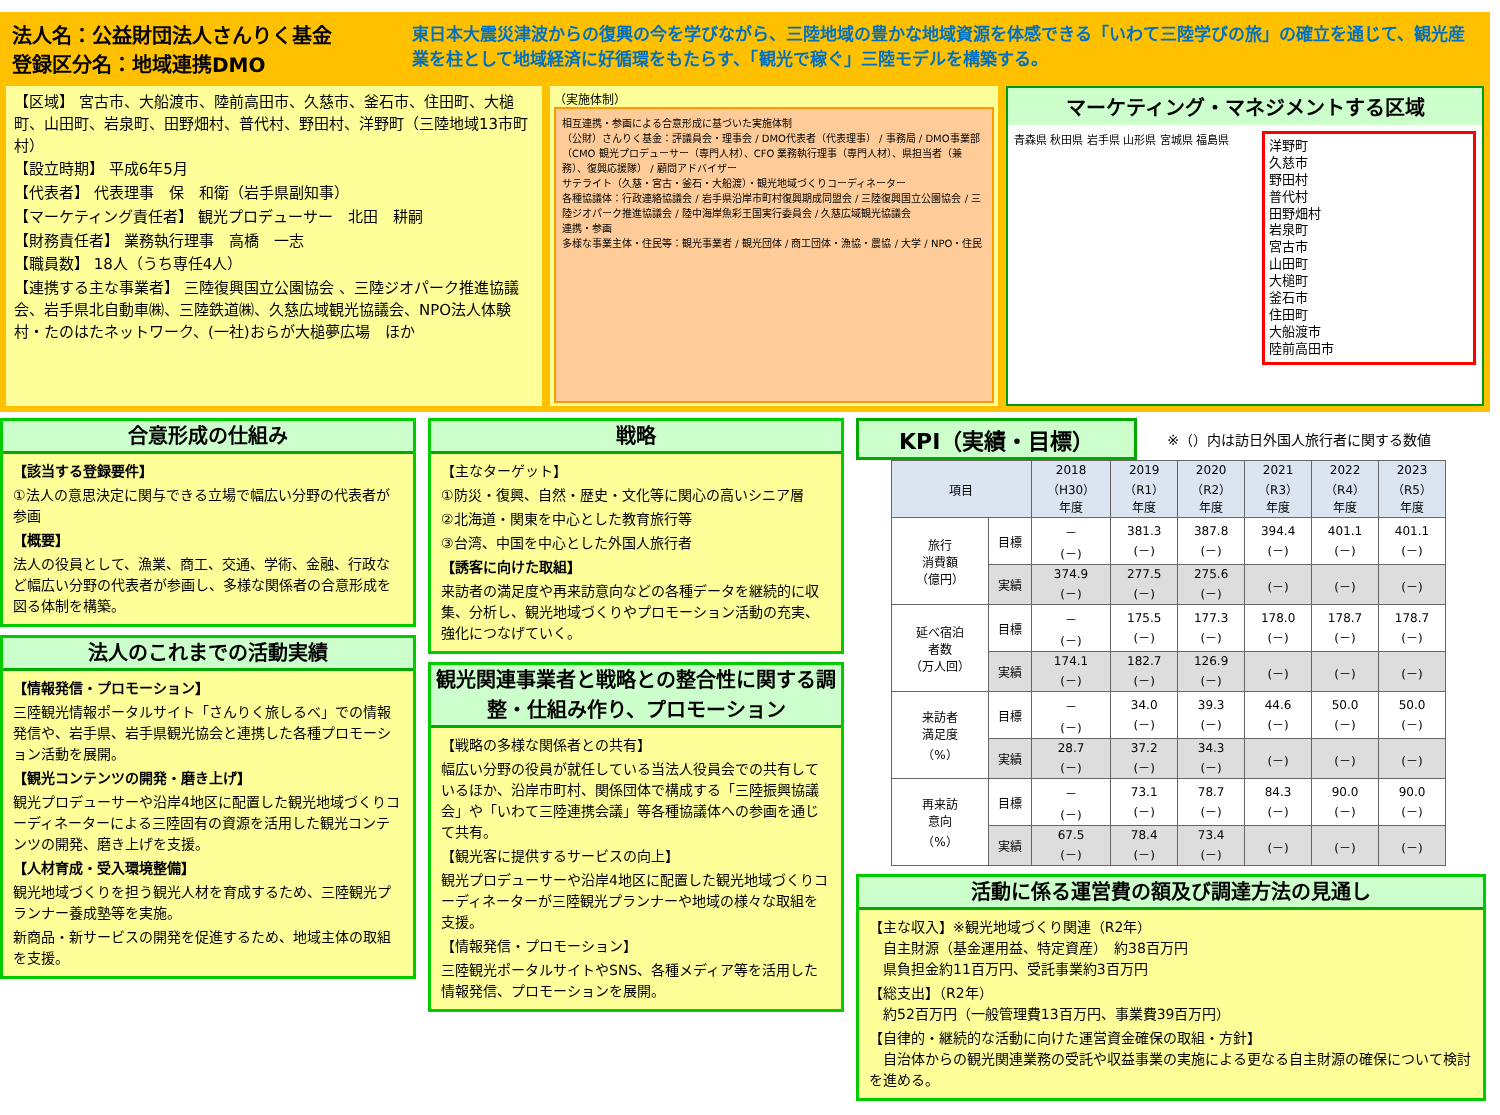法人名：公益財団法人さんりく基金
登録区分名：地域連携DMO
東日本大震災津波からの復興の今を学びながら、三陸地域の豊かな地域資源を体感できる「いわて三陸学びの旅」の確立を通じて、観光産業を柱として地域経済に好循環をもたらす、「観光で稼ぐ」三陸モデルを構築する。
【区域】 宮古市、大船渡市、陸前高田市、久慈市、釜石市、住田町、大槌町、山田町、岩泉町、田野畑村、普代村、野田村、洋野町（三陸地域13市町村）
【設立時期】 平成6年5月
【代表者】 代表理事　保　和衛（岩手県副知事）
【マーケティング責任者】 観光プロデューサー　北田　耕嗣
【財務責任者】 業務執行理事　高橋　一志
【職員数】 18人（うち専任4人）
【連携する主な事業者】 三陸復興国立公園協会 、三陸ジオパーク推進協議会、岩手県北自動車㈱、三陸鉄道㈱、久慈広域観光協議会、NPO法人体験村・たのはたネットワーク、(一社)おらが大槌夢広場　ほか
（実施体制）
相互連携・参画による合意形成に基づいた実施体制
（公財）さんりく基金：評議員会・理事会 / DMO代表者（代表理事） / 事務局 / DMO事業部（CMO 観光プロデューサー（専門人材）、CFO 業務執行理事（専門人材）、県担当者（兼務）、復興応援隊） / 顧問アドバイザー
サテライト（久慈・宮古・釜石・大船渡）・観光地域づくりコーディネーター
各種協議体：行政連絡協議会 / 岩手県沿岸市町村復興期成同盟会 / 三陸復興国立公園協会 / 三陸ジオパーク推進協議会 / 陸中海岸魚彩王国実行委員会 / 久慈広域観光協議会
連携・参画
多様な事業主体・住民等：観光事業者 / 観光団体 / 商工団体・漁協・農協 / 大学 / NPO・住民
マーケティング・マネジメントする区域
青森県 秋田県 岩手県 山形県 宮城県 福島県
洋野町
久慈市
野田村
普代村
田野畑村
岩泉町
宮古市
山田町
大槌町
釜石市
住田町
大船渡市
陸前高田市
合意形成の仕組み
【該当する登録要件】
①法人の意思決定に関与できる立場で幅広い分野の代表者が参画
【概要】
法人の役員として、漁業、商工、交通、学術、金融、行政など幅広い分野の代表者が参画し、多様な関係者の合意形成を図る体制を構築。
法人のこれまでの活動実績
【情報発信・プロモーション】
三陸観光情報ポータルサイト「さんりく旅しるべ」での情報発信や、岩手県、岩手県観光協会と連携した各種プロモーション活動を展開。
【観光コンテンツの開発・磨き上げ】
観光プロデューサーや沿岸4地区に配置した観光地域づくりコーディネーターによる三陸固有の資源を活用した観光コンテンツの開発、磨き上げを支援。
【人材育成・受入環境整備】
観光地域づくりを担う観光人材を育成するため、三陸観光プランナー養成塾等を実施。
新商品・新サービスの開発を促進するため、地域主体の取組を支援。
戦略
【主なターゲット】
①防災・復興、自然・歴史・文化等に関心の高いシニア層
②北海道・関東を中心とした教育旅行等
③台湾、中国を中心とした外国人旅行者
【誘客に向けた取組】
来訪者の満足度や再来訪意向などの各種データを継続的に収集、分析し、観光地域づくりやプロモーション活動の充実、強化につなげていく。
観光関連事業者と戦略との整合性に関する調整・仕組み作り、プロモーション
【戦略の多様な関係者との共有】
幅広い分野の役員が就任している当法人役員会での共有しているほか、沿岸市町村、関係団体で構成する「三陸振興協議会」や「いわて三陸連携会議」等各種協議体への参画を通じて共有。
【観光客に提供するサービスの向上】
観光プロデューサーや沿岸4地区に配置した観光地域づくりコーディネーターが三陸観光プランナーや地域の様々な取組を支援。
【情報発信・プロモーション】
三陸観光ポータルサイトやSNS、各種メディア等を活用した情報発信、プロモーションを展開。
KPI（実績・目標）
※（）内は訪日外国人旅行者に関する数値
| 項目 | | 2018 （H30） 年度 | 2019 （R1） 年度 | 2020 （R2） 年度 | 2021 （R3） 年度 | 2022 （R4） 年度 | 2023 （R5） 年度 |
| --- | --- | --- | --- | --- | --- | --- | --- |
| 旅行 消費額 （億円） | 目標 | － (－) | 381.3 (－) | 387.8 (－) | 394.4 (－) | 401.1 (－) | 401.1 (－) |
| | 実績 | 374.9 (－) | 277.5 (－) | 275.6 (－) | (－) | (－) | (－) |
| 延べ宿泊 者数 （万人回） | 目標 | － (－) | 175.5 (－) | 177.3 (－) | 178.0 (－) | 178.7 (－) | 178.7 (－) |
| | 実績 | 174.1 (－) | 182.7 (－) | 126.9 (－) | (－) | (－) | (－) |
| 来訪者 満足度 （%） | 目標 | － (－) | 34.0 (－) | 39.3 (－) | 44.6 (－) | 50.0 (－) | 50.0 (－) |
| | 実績 | 28.7 (－) | 37.2 (－) | 34.3 (－) | (－) | (－) | (－) |
| 再来訪 意向 （%） | 目標 | － (－) | 73.1 (－) | 78.7 (－) | 84.3 (－) | 90.0 (－) | 90.0 (－) |
| | 実績 | 67.5 (－) | 78.4 (－) | 73.4 (－) | (－) | (－) | (－) |
活動に係る運営費の額及び調達方法の見通し
【主な収入】※観光地域づくり関連（R2年）
　自主財源（基金運用益、特定資産）　約38百万円
　県負担金約11百万円、受託事業約3百万円
【総支出】（R2年）
　約52百万円（一般管理費13百万円、事業費39百万円）
【自律的・継続的な活動に向けた運営資金確保の取組・方針】
　自治体からの観光関連業務の受託や収益事業の実施による更なる自主財源の確保について検討を進める。